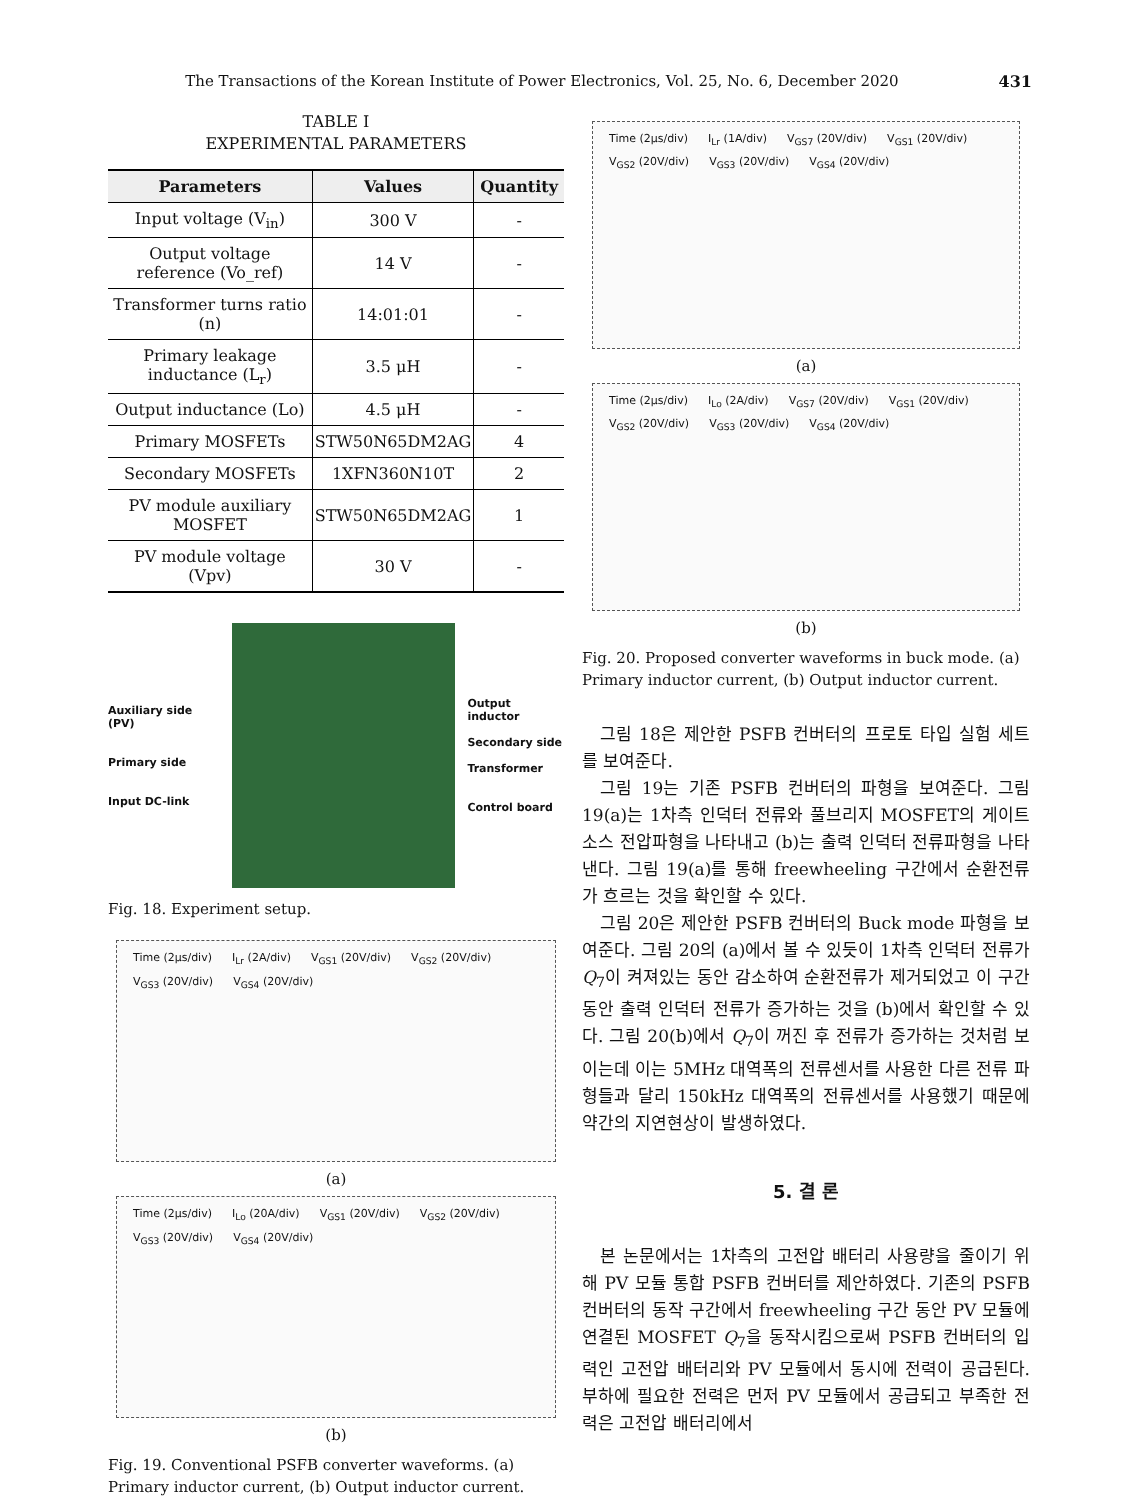The Transactions of the Korean Institute of Power Electronics, Vol. 25, No. 6, December 2020 431
TABLE I
EXPERIMENTAL PARAMETERS
| Parameters | Values | Quantity |
| --- | --- | --- |
| Input voltage (V<sub>in</sub>) | 300 V | - |
| Output voltage reference (Vo_ref) | 14 V | - |
| Transformer turns ratio (n) | 14:01:01 | - |
| Primary leakage inductance (L<sub>r</sub>) | 3.5 μH | - |
| Output inductance (Lo) | 4.5 μH | - |
| Primary MOSFETs | STW50N65DM2AG | 4 |
| Secondary MOSFETs | 1XFN360N10T | 2 |
| PV module auxiliary MOSFET | STW50N65DM2AG | 1 |
| PV module voltage (Vpv) | 30 V | - |
Auxiliary side (PV)
Primary side
Input DC-link
Output inductor
Secondary side
Transformer
Control board
Fig. 18. Experiment setup.
Time (2μs/div) I<sub>Lr</sub> (2A/div) V<sub>GS1</sub> (20V/div) V<sub>GS2</sub> (20V/div) V<sub>GS3</sub> (20V/div) V<sub>GS4</sub> (20V/div)
(a)
Time (2μs/div) I<sub>Lo</sub> (20A/div) V<sub>GS1</sub> (20V/div) V<sub>GS2</sub> (20V/div) V<sub>GS3</sub> (20V/div) V<sub>GS4</sub> (20V/div)
(b)
Fig. 19. Conventional PSFB converter waveforms. (a) Primary inductor current, (b) Output inductor current.
Time (2μs/div) I<sub>Lr</sub> (1A/div) V<sub>GS7</sub> (20V/div) V<sub>GS1</sub> (20V/div) V<sub>GS2</sub> (20V/div) V<sub>GS3</sub> (20V/div) V<sub>GS4</sub> (20V/div)
(a)
Time (2μs/div) I<sub>Lo</sub> (2A/div) V<sub>GS7</sub> (20V/div) V<sub>GS1</sub> (20V/div) V<sub>GS2</sub> (20V/div) V<sub>GS3</sub> (20V/div) V<sub>GS4</sub> (20V/div)
(b)
Fig. 20. Proposed converter waveforms in buck mode. (a) Primary inductor current, (b) Output inductor current.
그림 18은 제안한 PSFB 컨버터의 프로토 타입 실험 세트를 보여준다.
그림 19는 기존 PSFB 컨버터의 파형을 보여준다. 그림 19(a)는 1차측 인덕터 전류와 풀브리지 MOSFET의 게이트 소스 전압파형을 나타내고 (b)는 출력 인덕터 전류파형을 나타낸다. 그림 19(a)를 통해 freewheeling 구간에서 순환전류가 흐르는 것을 확인할 수 있다.
그림 20은 제안한 PSFB 컨버터의 Buck mode 파형을 보여준다. 그림 20의 (a)에서 볼 수 있듯이 1차측 인덕터 전류가 Q<sub>7</sub>이 켜져있는 동안 감소하여 순환전류가 제거되었고 이 구간 동안 출력 인덕터 전류가 증가하는 것을 (b)에서 확인할 수 있다. 그림 20(b)에서 Q<sub>7</sub>이 꺼진 후 전류가 증가하는 것처럼 보이는데 이는 5MHz 대역폭의 전류센서를 사용한 다른 전류 파형들과 달리 150kHz 대역폭의 전류센서를 사용했기 때문에 약간의 지연현상이 발생하였다.
5. 결 론
본 논문에서는 1차측의 고전압 배터리 사용량을 줄이기 위해 PV 모듈 통합 PSFB 컨버터를 제안하였다. 기존의 PSFB 컨버터의 동작 구간에서 freewheeling 구간 동안 PV 모듈에 연결된 MOSFET Q<sub>7</sub>을 동작시킴으로써 PSFB 컨버터의 입력인 고전압 배터리와 PV 모듈에서 동시에 전력이 공급된다. 부하에 필요한 전력은 먼저 PV 모듈에서 공급되고 부족한 전력은 고전압 배터리에서